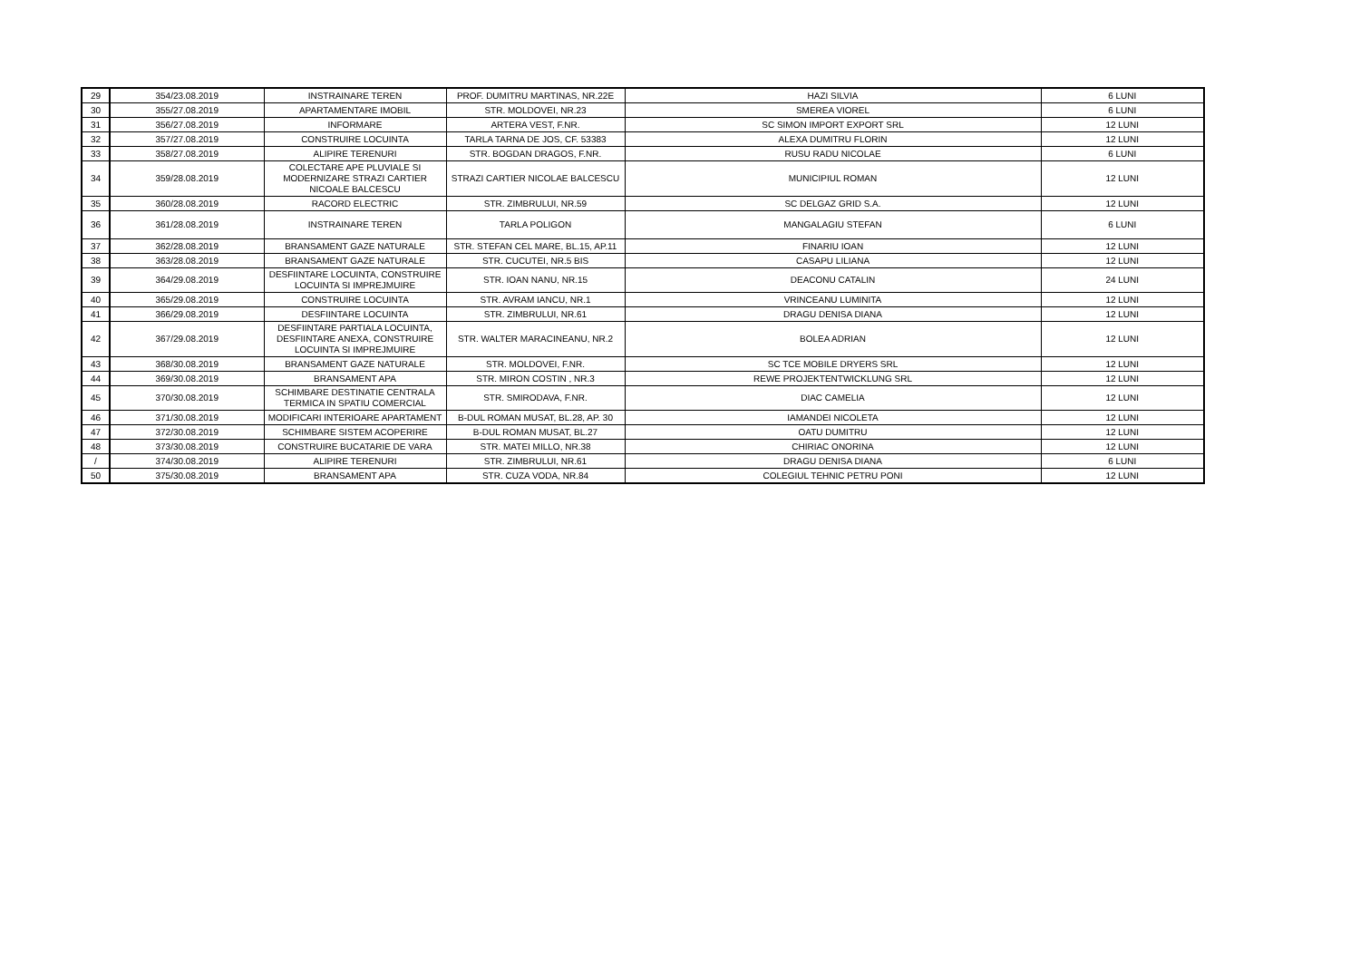| 29 | 354/23.08.2019 | INSTRAINARE TEREN | PROF. DUMITRU MARTINAS, NR.22E | HAZI SILVIA | 6 LUNI |
| 30 | 355/27.08.2019 | APARTAMENTARE IMOBIL | STR. MOLDOVEI, NR.23 | SMEREA VIOREL | 6 LUNI |
| 31 | 356/27.08.2019 | INFORMARE | ARTERA VEST, F.NR. | SC SIMON IMPORT EXPORT SRL | 12 LUNI |
| 32 | 357/27.08.2019 | CONSTRUIRE LOCUINTA | TARLA TARNA DE JOS, CF. 53383 | ALEXA DUMITRU FLORIN | 12 LUNI |
| 33 | 358/27.08.2019 | ALIPIRE TERENURI | STR. BOGDAN DRAGOS, F.NR. | RUSU RADU NICOLAE | 6 LUNI |
| 34 | 359/28.08.2019 | COLECTARE APE PLUVIALE SI MODERNIZARE STRAZI CARTIER NICOALE BALCESCU | STRAZI CARTIER NICOLAE BALCESCU | MUNICIPIUL ROMAN | 12 LUNI |
| 35 | 360/28.08.2019 | RACORD ELECTRIC | STR. ZIMBRULUI, NR.59 | SC DELGAZ GRID S.A. | 12 LUNI |
| 36 | 361/28.08.2019 | INSTRAINARE TEREN | TARLA POLIGON | MANGALAGIU STEFAN | 6 LUNI |
| 37 | 362/28.08.2019 | BRANSAMENT GAZE NATURALE | STR. STEFAN CEL MARE, BL.15, AP.11 | FINARIU IOAN | 12 LUNI |
| 38 | 363/28.08.2019 | BRANSAMENT GAZE NATURALE | STR. CUCUTEI, NR.5 BIS | CASAPU LILIANA | 12 LUNI |
| 39 | 364/29.08.2019 | DESFIINTARE LOCUINTA, CONSTRUIRE LOCUINTA SI IMPREJMUIRE | STR. IOAN NANU, NR.15 | DEACONU CATALIN | 24 LUNI |
| 40 | 365/29.08.2019 | CONSTRUIRE LOCUINTA | STR. AVRAM IANCU, NR.1 | VRINCEANU LUMINITA | 12 LUNI |
| 41 | 366/29.08.2019 | DESFIINTARE LOCUINTA | STR. ZIMBRULUI, NR.61 | DRAGU DENISA DIANA | 12 LUNI |
| 42 | 367/29.08.2019 | DESFIINTARE PARTIALA LOCUINTA, DESFIINTARE ANEXA, CONSTRUIRE LOCUINTA SI IMPREJMUIRE | STR. WALTER MARACINEANU, NR.2 | BOLEA ADRIAN | 12 LUNI |
| 43 | 368/30.08.2019 | BRANSAMENT GAZE NATURALE | STR. MOLDOVEI, F.NR. | SC TCE MOBILE DRYERS SRL | 12 LUNI |
| 44 | 369/30.08.2019 | BRANSAMENT APA | STR. MIRON COSTIN , NR.3 | REWE PROJEKTENTWICKLUNG SRL | 12 LUNI |
| 45 | 370/30.08.2019 | SCHIMBARE DESTINATIE CENTRALA TERMICA IN SPATIU COMERCIAL | STR. SMIRODAVA, F.NR. | DIAC CAMELIA | 12 LUNI |
| 46 | 371/30.08.2019 | MODIFICARI INTERIOARE APARTAMENT | B-DUL ROMAN MUSAT, BL.28, AP. 30 | IAMANDEI NICOLETA | 12 LUNI |
| 47 | 372/30.08.2019 | SCHIMBARE SISTEM ACOPERIRE | B-DUL ROMAN MUSAT, BL.27 | OATU DUMITRU | 12 LUNI |
| 48 | 373/30.08.2019 | CONSTRUIRE BUCATARIE DE VARA | STR. MATEI MILLO, NR.38 | CHIRIAC ONORINA | 12 LUNI |
| / | 374/30.08.2019 | ALIPIRE TERENURI | STR. ZIMBRULUI, NR.61 | DRAGU DENISA DIANA | 6 LUNI |
| 50 | 375/30.08.2019 | BRANSAMENT APA | STR. CUZA VODA, NR.84 | COLEGIUL TEHNIC PETRU PONI | 12 LUNI |